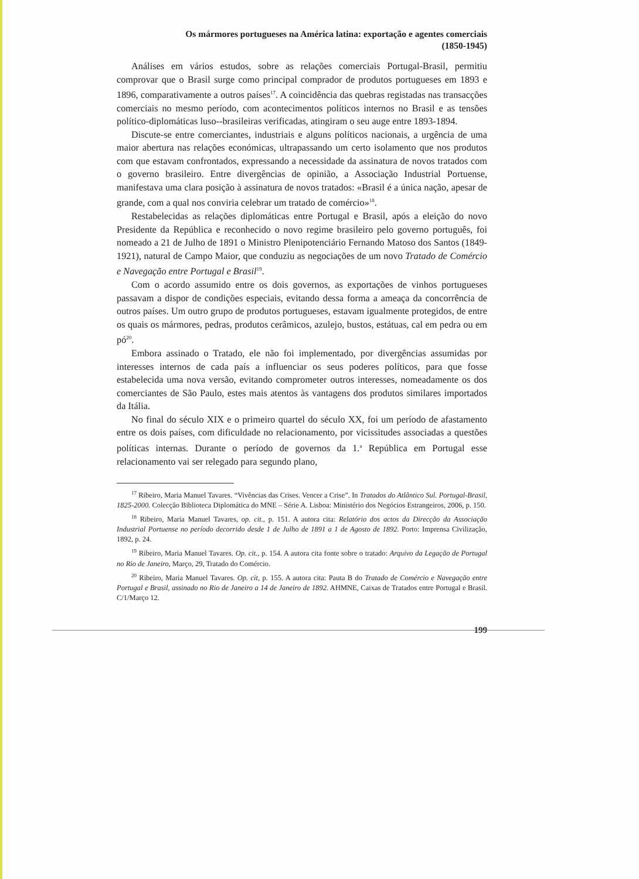Os mármores portugueses na América latina: exportação e agentes comerciais
(1850-1945)
Análises em vários estudos, sobre as relações comerciais Portugal-Brasil, permitiu comprovar que o Brasil surge como principal comprador de produtos portugueses em 1893 e 1896, comparativamente a outros países<sup>17</sup>. A coincidência das quebras registadas nas transacções comerciais no mesmo período, com acontecimentos políticos internos no Brasil e as tensões político-diplomáticas luso--brasileiras verificadas, atingiram o seu auge entre 1893-1894.
Discute-se entre comerciantes, industriais e alguns políticos nacionais, a urgência de uma maior abertura nas relações económicas, ultrapassando um certo isolamento que nos produtos com que estavam confrontados, expressando a necessidade da assinatura de novos tratados com o governo brasileiro. Entre divergências de opinião, a Associação Industrial Portuense, manifestava uma clara posição à assinatura de novos tratados: «Brasil é a única nação, apesar de grande, com a qual nos conviria celebrar um tratado de comércio»<sup>18</sup>.
Restabelecidas as relações diplomáticas entre Portugal e Brasil, após a eleição do novo Presidente da República e reconhecido o novo regime brasileiro pelo governo português, foi nomeado a 21 de Julho de 1891 o Ministro Plenipotenciário Fernando Matoso dos Santos (1849-1921), natural de Campo Maior, que conduziu as negociações de um novo Tratado de Comércio e Navegação entre Portugal e Brasil<sup>19</sup>.
Com o acordo assumido entre os dois governos, as exportações de vinhos portugueses passavam a dispor de condições especiais, evitando dessa forma a ameaça da concorrência de outros países. Um outro grupo de produtos portugueses, estavam igualmente protegidos, de entre os quais os mármores, pedras, produtos cerâmicos, azulejo, bustos, estátuas, cal em pedra ou em pó<sup>20</sup>.
Embora assinado o Tratado, ele não foi implementado, por divergências assumidas por interesses internos de cada país a influenciar os seus poderes políticos, para que fosse estabelecida uma nova versão, evitando comprometer outros interesses, nomeadamente os dos comerciantes de São Paulo, estes mais atentos às vantagens dos produtos similares importados da Itália.
No final do século XIX e o primeiro quartel do século XX, foi um período de afastamento entre os dois países, com dificuldade no relacionamento, por vicissitudes associadas a questões políticas internas. Durante o período de governos da 1.<sup>a</sup> República em Portugal esse relacionamento vai ser relegado para segundo plano,
<sup>17</sup> Ribeiro, Maria Manuel Tavares. “Vivências das Crises. Vencer a Crise”. In Tratados do Atlântico Sul. Portugal-Brasil, 1825-2000. Colecção Biblioteca Diplomática do MNE – Série A. Lisboa: Ministério dos Negócios Estrangeiros, 2006, p. 150.
<sup>18</sup> Ribeiro, Maria Manuel Tavares, op. cit., p. 151. A autora cita: Relatório dos actos da Direcção da Associação Industrial Portuense no período decorrido desde 1 de Julho de 1891 a 1 de Agosto de 1892. Porto: Imprensa Civilização, 1892, p. 24.
<sup>19</sup> Ribeiro, Maria Manuel Tavares. Op. cit., p. 154. A autora cita fonte sobre o tratado: Arquivo da Legação de Portugal no Rio de Janeiro, Março, 29, Tratado do Comércio.
<sup>20</sup> Ribeiro, Maria Manuel Tavares. Op. cit, p. 155. A autora cita: Pauta B do Tratado de Comércio e Navegação entre Portugal e Brasil, assinado no Rio de Janeiro a 14 de Janeiro de 1892. AHMNE, Caixas de Tratados entre Portugal e Brasil. C/1/Março 12.
199